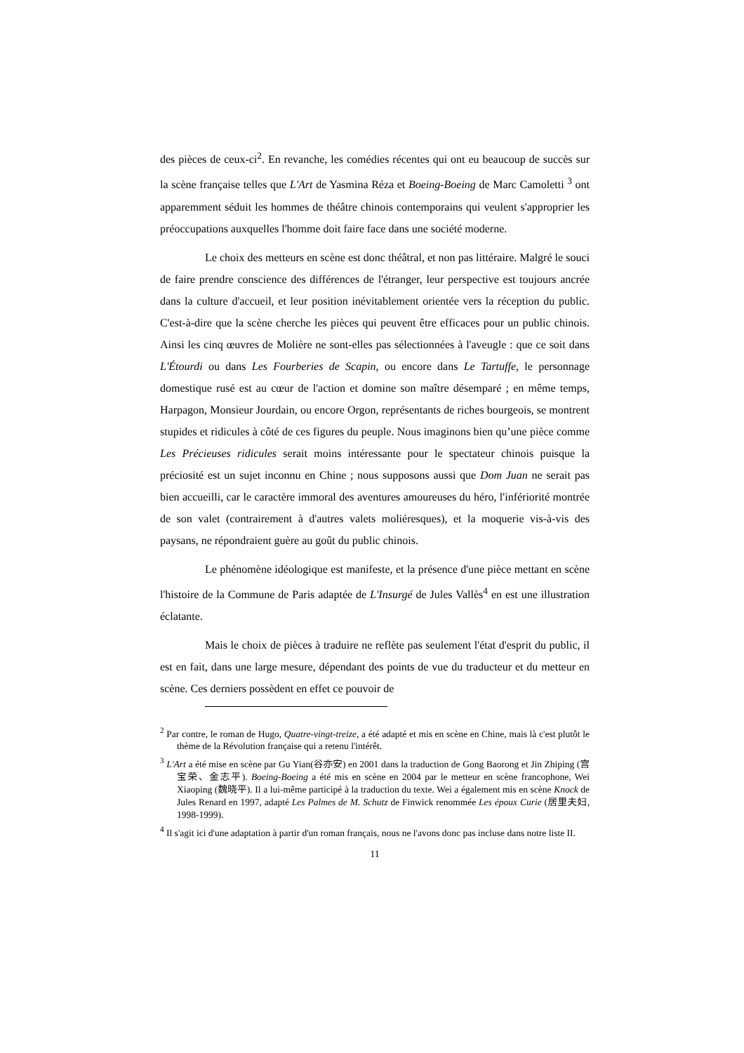des pièces de ceux-ci<sup>2</sup>. En revanche, les comédies récentes qui ont eu beaucoup de succès sur la scène française telles que L'Art de Yasmina Réza et Boeing-Boeing de Marc Camoletti <sup>3</sup> ont apparemment séduit les hommes de théâtre chinois contemporains qui veulent s'approprier les préoccupations auxquelles l'homme doit faire face dans une société moderne.
Le choix des metteurs en scène est donc théâtral, et non pas littéraire. Malgré le souci de faire prendre conscience des différences de l'étranger, leur perspective est toujours ancrée dans la culture d'accueil, et leur position inévitablement orientée vers la réception du public. C'est-à-dire que la scène cherche les pièces qui peuvent être efficaces pour un public chinois. Ainsi les cinq œuvres de Molière ne sont-elles pas sélectionnées à l'aveugle : que ce soit dans L'Étourdi ou dans Les Fourberies de Scapin, ou encore dans Le Tartuffe, le personnage domestique rusé est au cœur de l'action et domine son maître désemparé ; en même temps, Harpagon, Monsieur Jourdain, ou encore Orgon, représentants de riches bourgeois, se montrent stupides et ridicules à côté de ces figures du peuple. Nous imaginons bien qu’une pièce comme Les Précieuses ridicules serait moins intéressante pour le spectateur chinois puisque la préciosité est un sujet inconnu en Chine ; nous supposons aussi que Dom Juan ne serait pas bien accueilli, car le caractère immoral des aventures amoureuses du héro, l'infériorité montrée de son valet (contrairement à d'autres valets moliéresques), et la moquerie vis-à-vis des paysans, ne répondraient guère au goût du public chinois.
Le phénomène idéologique est manifeste, et la présence d'une pièce mettant en scène l'histoire de la Commune de Paris adaptée de L'Insurgé de Jules Vallès<sup>4</sup> en est une illustration éclatante.
Mais le choix de pièces à traduire ne reflète pas seulement l'état d'esprit du public, il est en fait, dans une large mesure, dépendant des points de vue du traducteur et du metteur en scène. Ces derniers possèdent en effet ce pouvoir de
<sup>2</sup> Par contre, le roman de Hugo, Quatre-vingt-treize, a été adapté et mis en scène en Chine, mais là c'est plutôt le thème de la Révolution française qui a retenu l'intérêt.
<sup>3</sup> L'Art a été mise en scène par Gu Yian(谷亦安) en 2001 dans la traduction de Gong Baorong et Jin Zhiping (宫宝荣、金志平). Boeing-Boeing a été mis en scène en 2004 par le metteur en scène francophone, Wei Xiaoping (魏晓平). Il a lui-même participé à la traduction du texte. Wei a également mis en scène Knock de Jules Renard en 1997, adapté Les Palmes de M. Schutz de Finwick renommée Les époux Curie (居里夫妇, 1998-1999).
<sup>4</sup> Il s'agit ici d'une adaptation à partir d'un roman français, nous ne l'avons donc pas incluse dans notre liste II.
11